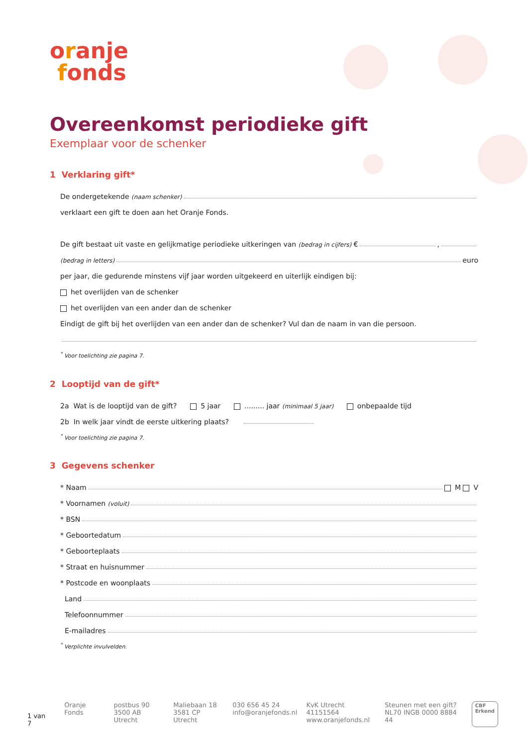oranje
fonds
Overeenkomst periodieke gift
Exemplaar voor de schenker
1 Verklaring gift*
De ondergetekende (naam schenker)
verklaart een gift te doen aan het Oranje Fonds.
De gift bestaat uit vaste en gelijkmatige periodieke uitkeringen van (bedrag in cijfers) € ,
(bedrag in letters) euro
per jaar, die gedurende minstens vijf jaar worden uitgekeerd en uiterlijk eindigen bij:
het overlijden van de schenker
het overlijden van een ander dan de schenker
Eindigt de gift bij het overlijden van een ander dan de schenker? Vul dan de naam in van die persoon.
<sup>*</sup> Voor toelichting zie pagina 7.
2 Looptijd van de gift*
2a Wat is de looptijd van de gift? 5 jaar ......... jaar (minimaal 5 jaar) onbepaalde tijd
2b In welk jaar vindt de eerste uitkering plaats?
<sup>*</sup> Voor toelichting zie pagina 7.
3 Gegevens schenker
* Naam M V
* Voornamen (voluit)
* BSN
* Geboortedatum
* Geboorteplaats
* Straat en huisnummer
* Postcode en woonplaats
Land
Telefoonnummer
E-mailadres
<sup>*</sup> Verplichte invulvelden.
1 van 7
Oranje Fonds postbus 90
3500 AB Utrecht
Maliebaan 18
3581 CP Utrecht
030 656 45 24
info@oranjefonds.nl
KvK Utrecht 41151564
www.oranjefonds.nl
Steunen met een gift?
NL70 INGB 0000 8884 44
CBF
Erkend